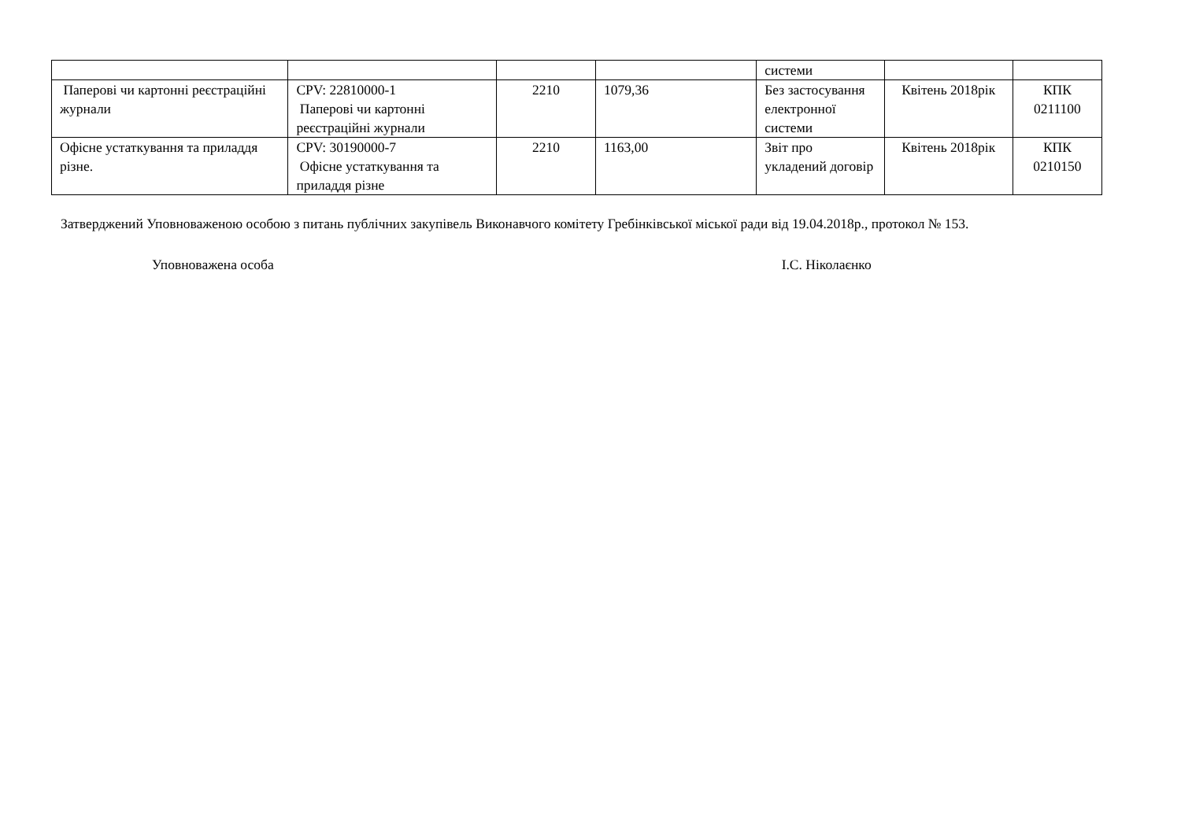| | | | | системи | | |
| Паперові чи картонні реєстраційні журнали | CPV: 22810000-1 Паперові чи картонні реєстраційні журнали | 2210 | 1079,36 | Без застосування електронної системи | Квітень 2018рік | КПК 0211100 |
| Офісне устаткування та приладдя різне. | CPV: 30190000-7 Офісне устаткування та приладдя різне | 2210 | 1163,00 | Звіт про укладений договір | Квітень 2018рік | КПК 0210150 |
Затверджений Уповноваженою особою з питань публічних закупівель Виконавчого комітету Гребінківської міської ради від 19.04.2018р., протокол № 153.
Уповноважена особа І.С. Ніколаєнко